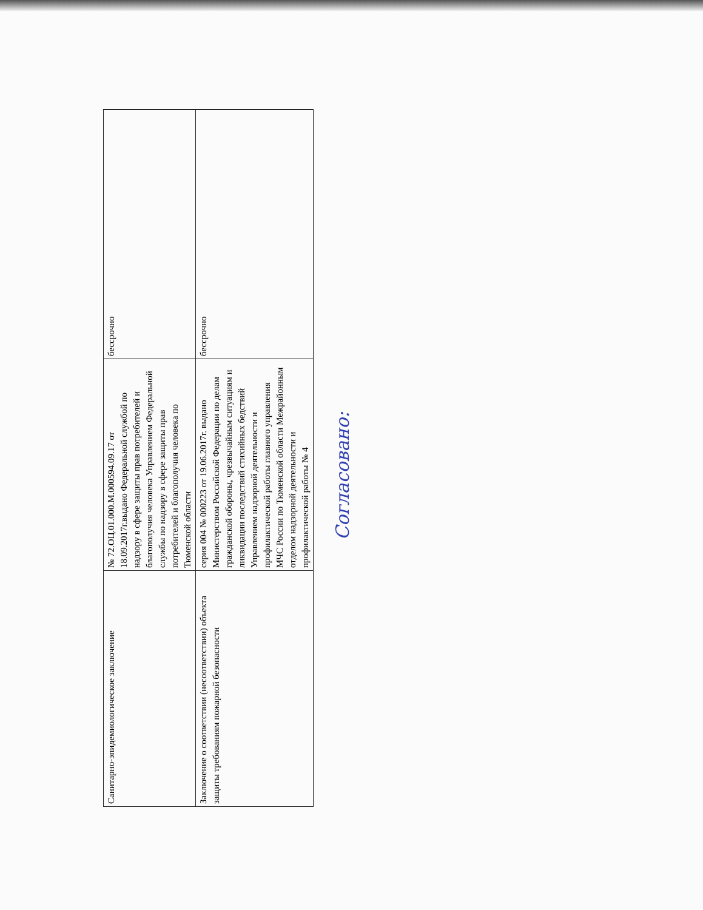| Санитарно-эпидемиологическое заключение | № 72.ОЦ.01.000.М.000594.09.17 от 18.09.2017г.выдано Федеральной службой по надзору в сфере защиты прав потребителей и благополучия человека Управлением Федеральной службы по надзору в сфере защиты прав потребителей и благополучия человека по Тюменской области | бессрочно |
| Заключение о соответствии (несоответствии) объекта защиты требованиям пожарной безопасности | серия 004 № 000223 от 19.06.2017г. выдано Министерством Российской Федерации по делам гражданской обороны, чрезвычайным ситуациям и ликвидации последствий стихийных бедствий Управлением надзорной деятельности и профилактической работы главного управления МЧС России по Тюменской области Межрайонным отделом надзорной деятельности и профилактической работы № 4 | бессрочно |
Согласовано: